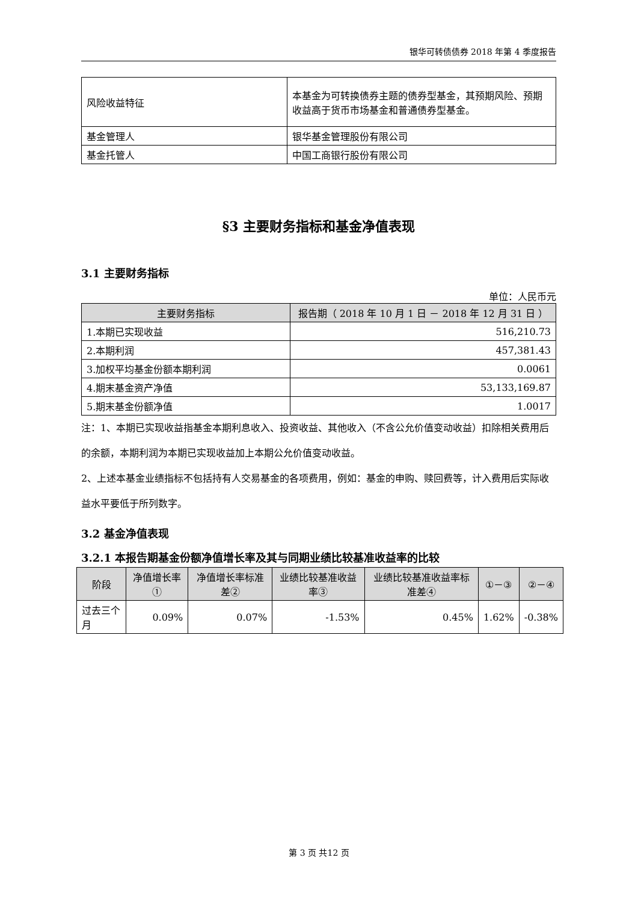银华可转债债券 2018 年第 4 季度报告
| 风险收益特征 | 本基金为可转换债券主题的债券型基金，其预期风险、预期收益高于货币市场基金和普通债券型基金。 |
| 基金管理人 | 银华基金管理股份有限公司 |
| 基金托管人 | 中国工商银行股份有限公司 |
§3 主要财务指标和基金净值表现
3.1 主要财务指标
单位：人民币元
| 主要财务指标 | 报告期（ 2018 年 10 月 1 日 － 2018 年 12 月 31 日 ） |
| --- | --- |
| 1.本期已实现收益 | 516,210.73 |
| 2.本期利润 | 457,381.43 |
| 3.加权平均基金份额本期利润 | 0.0061 |
| 4.期末基金资产净值 | 53,133,169.87 |
| 5.期末基金份额净值 | 1.0017 |
注：1、本期已实现收益指基金本期利息收入、投资收益、其他收入（不含公允价值变动收益）扣除相关费用后的余额，本期利润为本期已实现收益加上本期公允价值变动收益。
2、上述本基金业绩指标不包括持有人交易基金的各项费用，例如：基金的申购、赎回费等，计入费用后实际收益水平要低于所列数字。
3.2 基金净值表现
3.2.1 本报告期基金份额净值增长率及其与同期业绩比较基准收益率的比较
| 阶段 | 净值增长率① | 净值增长率标准差② | 业绩比较基准收益率③ | 业绩比较基准收益率标准差④ | ①－③ | ②－④ |
| --- | --- | --- | --- | --- | --- | --- |
| 过去三个月 | 0.09% | 0.07% | -1.53% | 0.45% | 1.62% | -0.38% |
第 3 页 共12 页